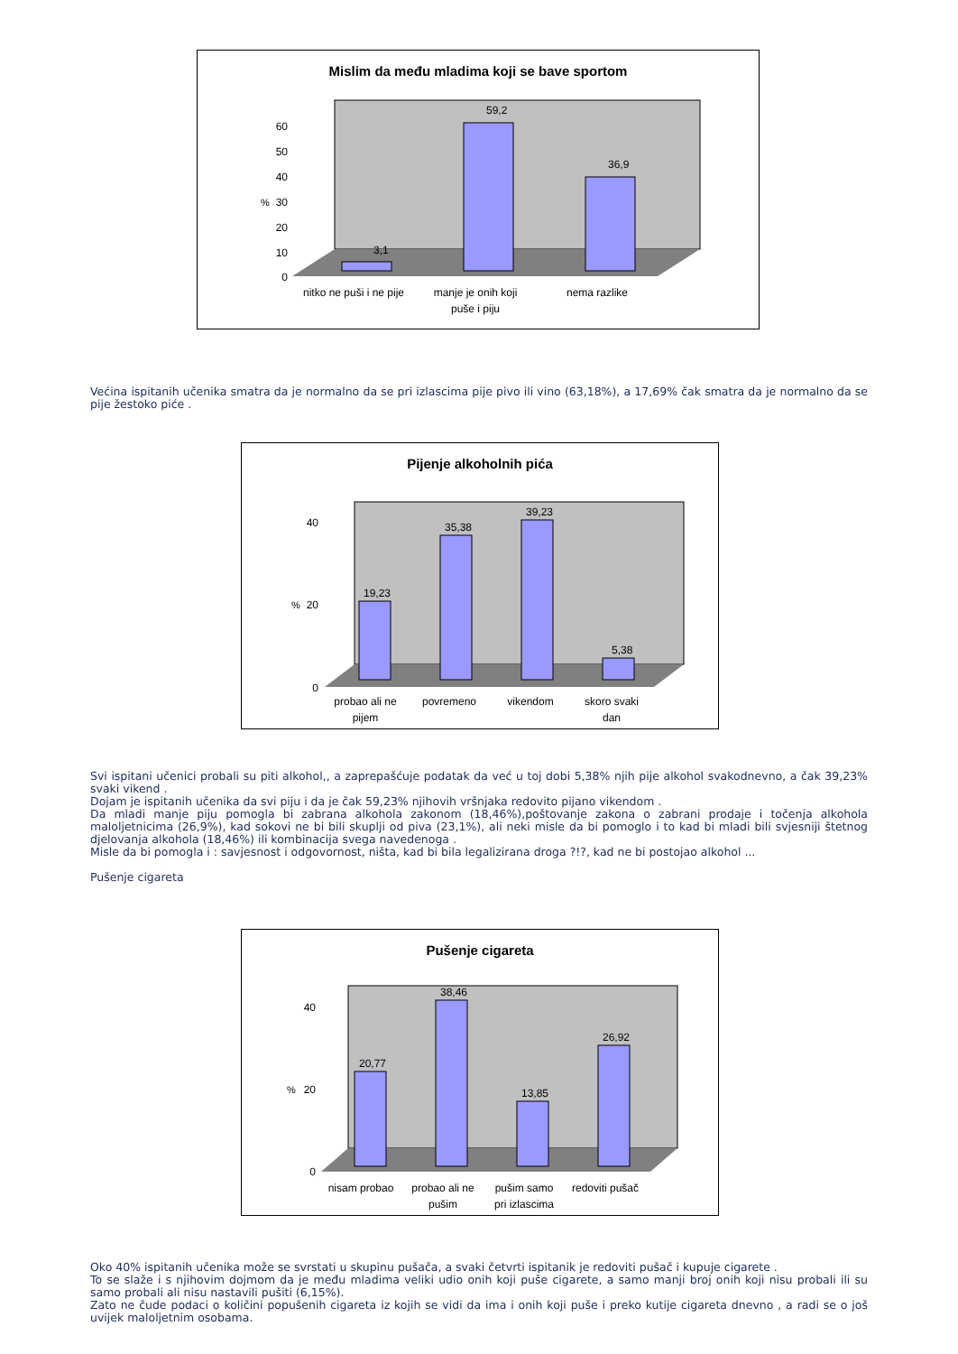Mislim da među mladima koji se bave sportom
3,1
59,2
36,9
0
10
20
30
40
50
60
%
nitko ne puši i ne pije
manje je onih koji
puše i piju
nema razlike
Većina ispitanih učenika smatra da je normalno da se pri izlascima pije pivo ili vino (63,18%), a 17,69% čak smatra da je normalno da se pije žestoko piće .
Pijenje alkoholnih pića
19,23
35,38
39,23
5,38
0
40
20
%
probao ali ne
pijem
povremeno
vikendom
skoro svaki
dan
Svi ispitani učenici probali su piti alkohol,, a zaprepašćuje podatak da već u toj dobi 5,38% njih pije alkohol svakodnevno, a čak 39,23% svaki vikend .
Dojam je ispitanih učenika da svi piju i da je čak 59,23% njihovih vršnjaka redovito pijano vikendom .
Da mladi manje piju pomogla bi zabrana alkohola zakonom (18,46%),poštovanje zakona o zabrani prodaje i točenja alkohola maloljetnicima (26,9%), kad sokovi ne bi bili skuplji od piva (23,1%), ali neki misle da bi pomoglo i to kad bi mladi bili svjesniji štetnog djelovanja alkohola (18,46%) ili kombinacija svega navedenoga .
Misle da bi pomogla i : savjesnost i odgovornost, ništa, kad bi bila legalizirana droga ?!?, kad ne bi postojao alkohol ...
Pušenje cigareta
Pušenje cigareta
20,77
38,46
13,85
26,92
0
40
20
%
nisam probao
probao ali ne
pušim
pušim samo
pri izlascima
redoviti pušač
Oko 40% ispitanih učenika može se svrstati u skupinu pušača, a svaki četvrti ispitanik je redoviti pušač i kupuje cigarete .
To se slaže i s njihovim dojmom da je među mladima veliki udio onih koji puše cigarete, a samo manji broj onih koji nisu probali ili su samo probali ali nisu nastavili pušiti (6,15%).
Zato ne čude podaci o količini popušenih cigareta iz kojih se vidi da ima i onih koji puše i preko kutije cigareta dnevno , a radi se o još uvijek maloljetnim osobama.